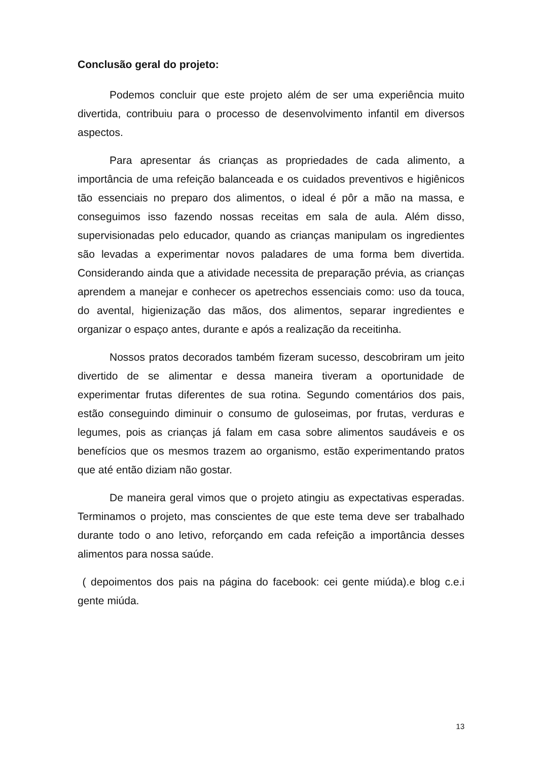Conclusão geral do projeto:
Podemos concluir que este projeto além de ser uma experiência muito divertida, contribuiu para o processo de desenvolvimento infantil em diversos aspectos.
Para apresentar ás crianças as propriedades de cada alimento, a importância de uma refeição balanceada e os cuidados preventivos e higiênicos tão essenciais no preparo dos alimentos, o ideal é pôr a mão na massa, e conseguimos isso fazendo nossas receitas em sala de aula. Além disso, supervisionadas pelo educador, quando as crianças manipulam os ingredientes são levadas a experimentar novos paladares de uma forma bem divertida. Considerando ainda que a atividade necessita de preparação prévia, as crianças aprendem a manejar e conhecer os apetrechos essenciais como: uso da touca, do avental, higienização das mãos, dos alimentos, separar ingredientes e organizar o espaço antes, durante e após a realização da receitinha.
Nossos pratos decorados também fizeram sucesso, descobriram um jeito divertido de se alimentar e dessa maneira tiveram a oportunidade de experimentar frutas diferentes de sua rotina. Segundo comentários dos pais, estão conseguindo diminuir o consumo de guloseimas, por frutas, verduras e legumes, pois as crianças já falam em casa sobre alimentos saudáveis e os benefícios que os mesmos trazem ao organismo, estão experimentando pratos que até então diziam não gostar.
De maneira geral vimos que o projeto atingiu as expectativas esperadas. Terminamos o projeto, mas conscientes de que este tema deve ser trabalhado durante todo o ano letivo, reforçando em cada refeição a importância desses alimentos para nossa saúde.
( depoimentos dos pais na página do facebook: cei gente miúda).e blog c.e.i gente miúda.
13